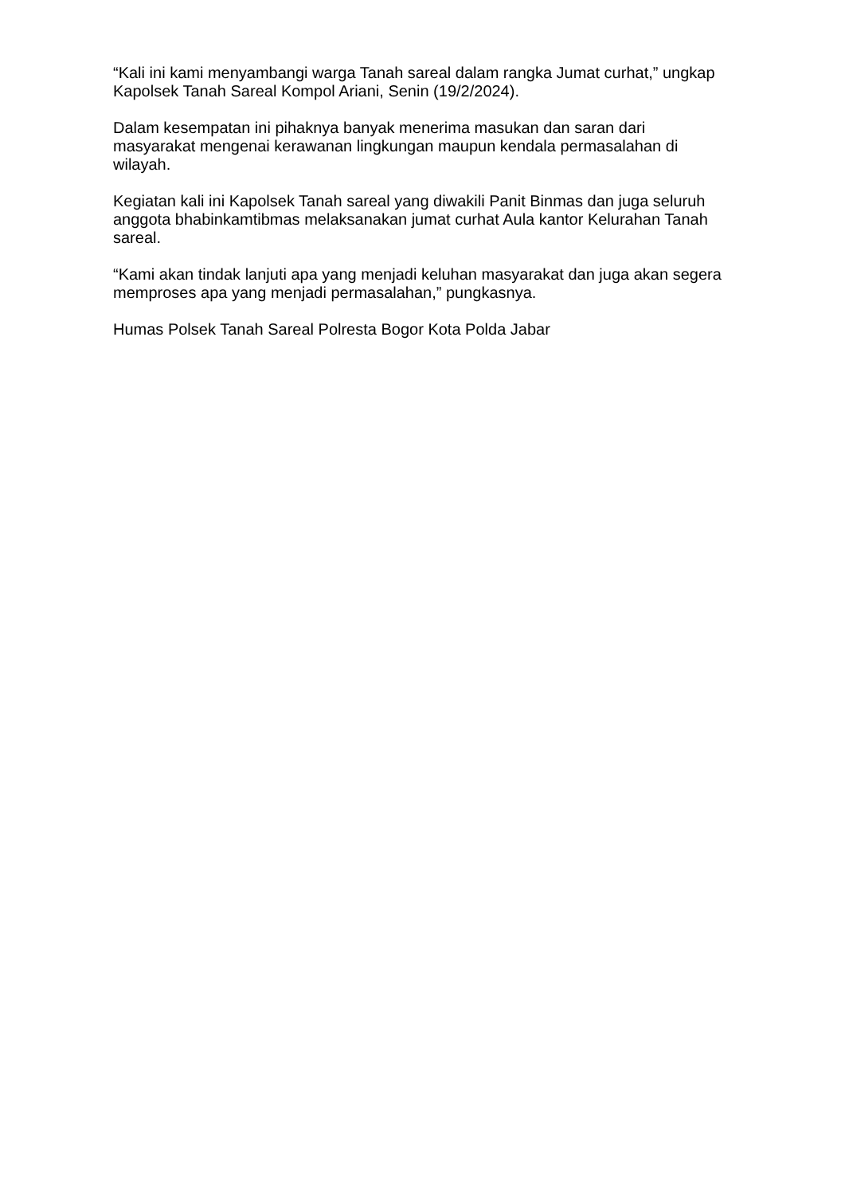“Kali ini kami menyambangi warga Tanah sareal dalam rangka Jumat curhat,” ungkap Kapolsek Tanah Sareal Kompol Ariani, Senin (19/2/2024).
Dalam kesempatan ini pihaknya banyak menerima masukan dan saran dari masyarakat mengenai kerawanan lingkungan maupun kendala permasalahan di wilayah.
Kegiatan kali ini Kapolsek Tanah sareal yang diwakili Panit Binmas dan juga seluruh anggota bhabinkamtibmas melaksanakan jumat curhat Aula kantor Kelurahan Tanah sareal.
“Kami akan tindak lanjuti apa yang menjadi keluhan masyarakat dan juga akan segera memproses apa yang menjadi permasalahan,” pungkasnya.
Humas Polsek Tanah Sareal Polresta Bogor Kota Polda Jabar